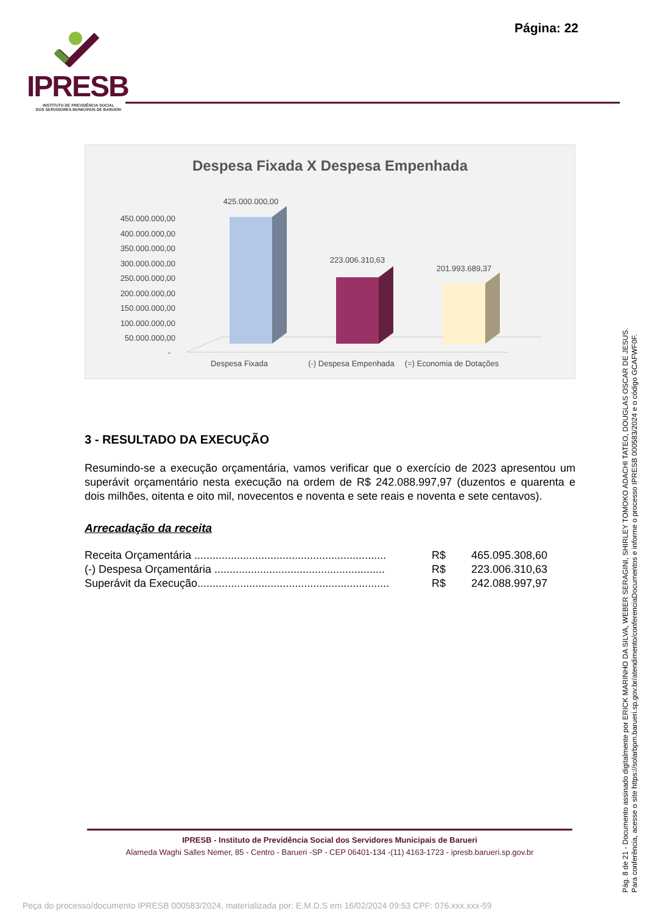Página: 22
IPRESB
INSTITUTO DE PREVIDÊNCIA SOCIAL
DOS SERVIDORES MUNICIPAIS DE BARUERI
Despesa Fixada X Despesa Empenhada
450.000.000,00
400.000.000,00
350.000.000,00
300.000.000,00
250.000.000,00
200.000.000,00
150.000.000,00
100.000.000,00
50.000.000,00
-
425.000.000,00
223.006.310,63
201.993.689,37
Despesa Fixada
(-) Despesa Empenhada
(=) Economia de Dotações
3 - RESULTADO DA EXECUÇÃO
Resumindo-se a execução orçamentária, vamos verificar que o exercício de 2023 apresentou um superávit orçamentário nesta execução na ordem de R$ 242.088.997,97 (duzentos e quarenta e dois milhões, oitenta e oito mil, novecentos e noventa e sete reais e noventa e sete centavos).
Arrecadação da receita
| Receita Orçamentária ............................................................... | R$ | 465.095.308,60 |
| (-) Despesa Orçamentária ........................................................ | R$ | 223.006.310,63 |
| Superávit da Execução............................................................... | R$ | 242.088.997,97 |
IPRESB - Instituto de Previdência Social dos Servidores Municipais de Barueri
Alameda Waghi Salles Nemer, 85 - Centro - Barueri -SP - CEP 06401-134 -(11) 4163-1723 - ipresb.barueri.sp.gov.br
Pág. 8 de 21 - Documento assinado digitalmente por ERICK MARINHO DA SILVA, WEBER SERAGINI, SHIRLEY TOMOKO ADACHI TATEO, DOUGLAS OSCAR DE JESUS.
Para conferência, acesse o site https://solarbpm.barueri.sp.gov.br/atendimento/conferenciaDocumentos e informe o processo IPRESB 000583/2024 e o código GCAFWF0F.
Peça do processo/documento IPRESB 000583/2024, materializada por: E.M.D.S em 16/02/2024 09:53 CPF: 076.xxx.xxx-59